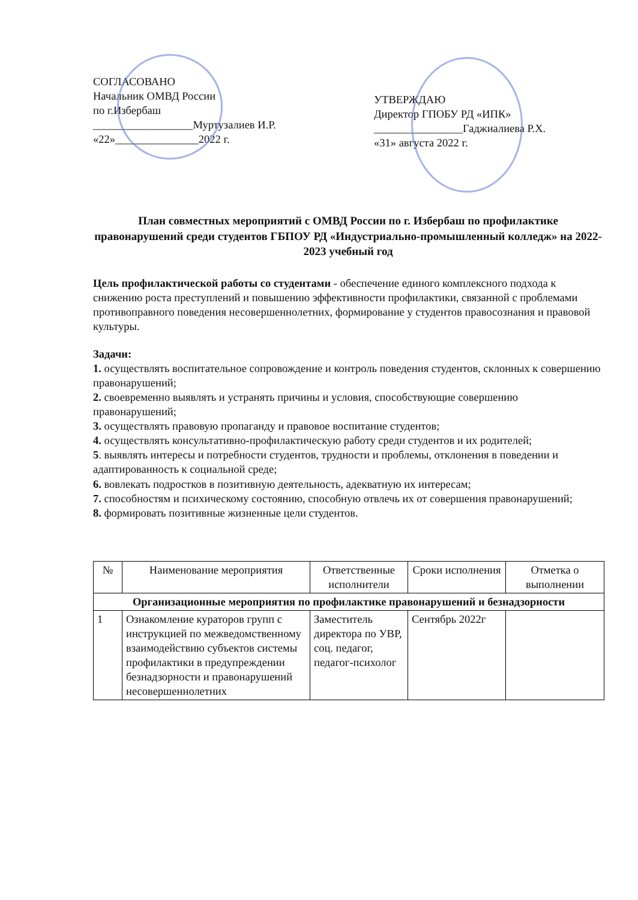СОГЛАСОВАНО
Начальник ОМВД России
по г.Избербаш
__________________Муртузалиев И.Р.
«22»_______________2022 г.
УТВЕРЖДАЮ
Директор ГПОБУ РД «ИПК»
________________Гаджиалиева Р.Х.
«31» августа 2022 г.
План совместных мероприятий с ОМВД России по г. Избербаш по профилактике правонарушений среди студентов ГБПОУ РД «Индустриально-промышленный колледж» на 2022-2023 учебный год
Цель профилактической работы со студентами - обеспечение единого комплексного подхода к снижению роста преступлений и повышению эффективности профилактики, связанной с проблемами противоправного поведения несовершеннолетних, формирование у студентов правосознания и правовой культуры.
Задачи:
1. осуществлять воспитательное сопровождение и контроль поведения студентов, склонных к совершению правонарушений;
2. своевременно выявлять и устранять причины и условия, способствующие совершению правонарушений;
3. осуществлять правовую пропаганду и правовое воспитание студентов;
4. осуществлять консультативно-профилактическую работу среди студентов и их родителей;
5. выявлять интересы и потребности студентов, трудности и проблемы, отклонения в поведении и адаптированность к социальной среде;
6. вовлекать подростков в позитивную деятельность, адекватную их интересам;
7. способностям и психическому состоянию, способную отвлечь их от совершения правонарушений;
8. формировать позитивные жизненные цели студентов.
| № | Наименование мероприятия | Ответственные исполнители | Сроки исполнения | Отметка о выполнении |
| --- | --- | --- | --- | --- |
| Организационные мероприятия по профилактике правонарушений и безнадзорности | | | | |
| 1 | Ознакомление кураторов групп с инструкцией по межведомственному взаимодействию субъектов системы профилактики в предупреждении безнадзорности и правонарушений несовершеннолетних | Заместитель директора по УВР, соц. педагог, педагог-психолог | Сентябрь 2022г | |